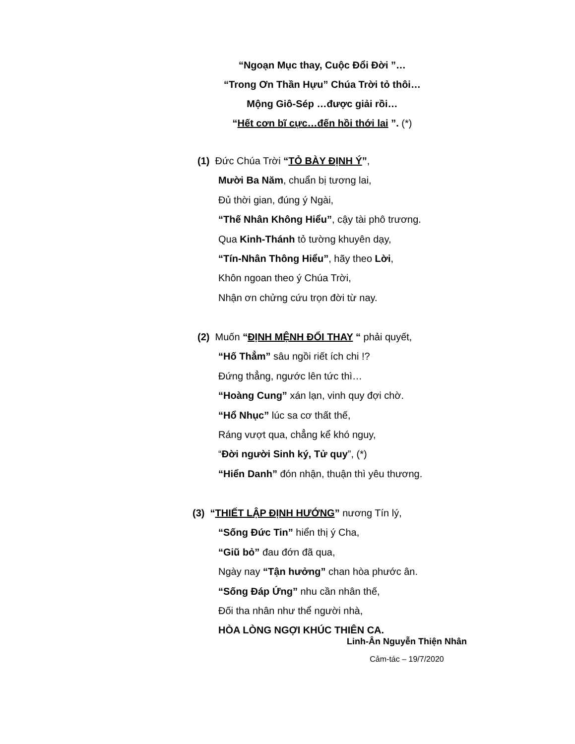“Ngoạn Mục thay, Cuộc Đổi Đời ”…
“Trong Ơn Thần Hựu” Chúa Trời tỏ thôi…
Mộng Giô-Sép …được giải rồi…
“Hết cơn bĩ cực…đến hồi thới lai ”. (*)
(1) Đức Chúa Trời “TỎ BÀY ĐỊNH Ý”,
Mười Ba Năm, chuẩn bị tương lai,
Đủ thời gian, đúng ý Ngài,
“Thế Nhân Không Hiểu”, cậy tài phô trương.
Qua Kinh-Thánh tỏ tường khuyên dạy,
“Tín-Nhân Thông Hiểu”, hãy theo Lời,
Khôn ngoan theo ý Chúa Trời,
Nhận ơn chửng cứu trọn đời từ nay.
(2) Muốn “ĐỊNH MỆNH ĐỔI THAY “ phải quyết,
“Hố Thẳm” sâu ngồi riết ích chi !?
Đứng thẳng, ngước lên tức thì…
“Hoàng Cung” xán lạn, vinh quy đợi chờ.
“Hổ Nhục” lúc sa cơ thất thế,
Ráng vượt qua, chẳng kể khó nguy,
“Đời người Sinh ký, Tử quy”, (*)
“Hiển Danh” đón nhận, thuận thì yêu thương.
(3) “THIẾT LẬP ĐỊNH HƯỚNG” nương Tín lý,
“Sống Đức Tin” hiển thị ý Cha,
“Giũ bỏ” đau đớn đã qua,
Ngày nay “Tận hưởng” chan hòa phước ân.
“Sống Đáp Ứng” nhu cần nhân thế,
Đối tha nhân như thể người nhà,
HÒA LÒNG NGỢI KHÚC THIÊN CA.
Linh-Ân Nguyễn Thiện Nhân
Cảm-tác – 19/7/2020